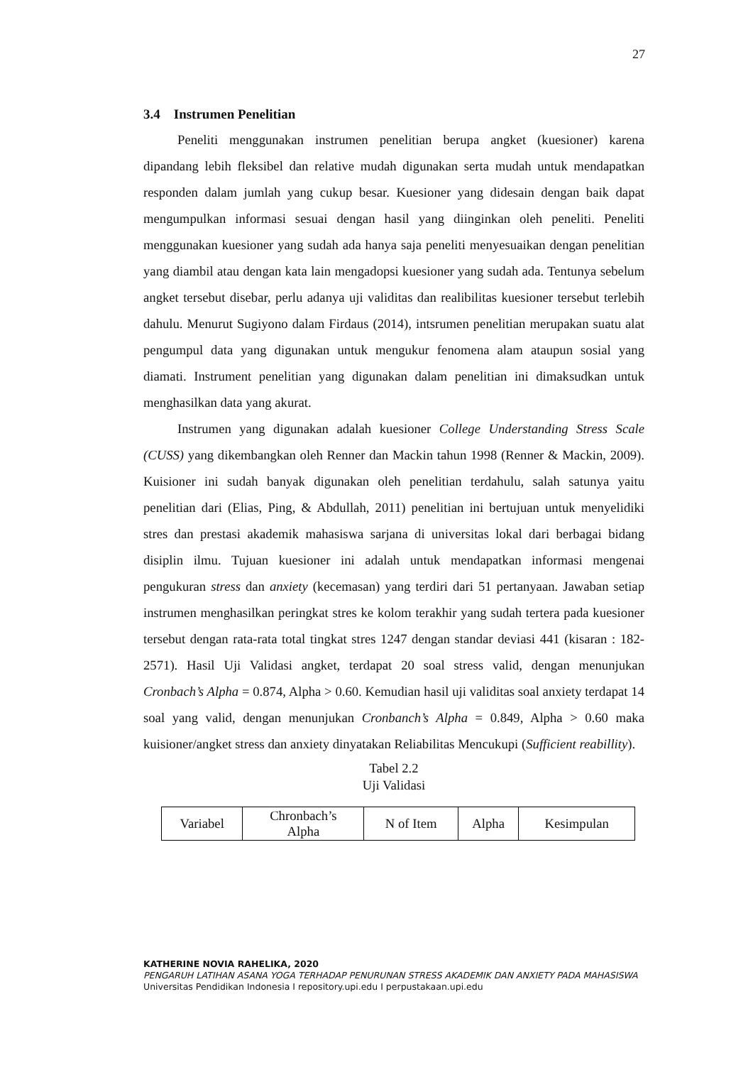27
3.4 Instrumen Penelitian
Peneliti menggunakan instrumen penelitian berupa angket (kuesioner) karena dipandang lebih fleksibel dan relative mudah digunakan serta mudah untuk mendapatkan responden dalam jumlah yang cukup besar. Kuesioner yang didesain dengan baik dapat mengumpulkan informasi sesuai dengan hasil yang diinginkan oleh peneliti. Peneliti menggunakan kuesioner yang sudah ada hanya saja peneliti menyesuaikan dengan penelitian yang diambil atau dengan kata lain mengadopsi kuesioner yang sudah ada. Tentunya sebelum angket tersebut disebar, perlu adanya uji validitas dan realibilitas kuesioner tersebut terlebih dahulu. Menurut Sugiyono dalam Firdaus (2014), intsrumen penelitian merupakan suatu alat pengumpul data yang digunakan untuk mengukur fenomena alam ataupun sosial yang diamati. Instrument penelitian yang digunakan dalam penelitian ini dimaksudkan untuk menghasilkan data yang akurat.
Instrumen yang digunakan adalah kuesioner College Understanding Stress Scale (CUSS) yang dikembangkan oleh Renner dan Mackin tahun 1998 (Renner & Mackin, 2009). Kuisioner ini sudah banyak digunakan oleh penelitian terdahulu, salah satunya yaitu penelitian dari (Elias, Ping, & Abdullah, 2011) penelitian ini bertujuan untuk menyelidiki stres dan prestasi akademik mahasiswa sarjana di universitas lokal dari berbagai bidang disiplin ilmu. Tujuan kuesioner ini adalah untuk mendapatkan informasi mengenai pengukuran stress dan anxiety (kecemasan) yang terdiri dari 51 pertanyaan. Jawaban setiap instrumen menghasilkan peringkat stres ke kolom terakhir yang sudah tertera pada kuesioner tersebut dengan rata-rata total tingkat stres 1247 dengan standar deviasi 441 (kisaran : 182-2571). Hasil Uji Validasi angket, terdapat 20 soal stress valid, dengan menunjukan Cronbach’s Alpha = 0.874, Alpha > 0.60. Kemudian hasil uji validitas soal anxiety terdapat 14 soal yang valid, dengan menunjukan Cronbanch’s Alpha = 0.849, Alpha > 0.60 maka kuisioner/angket stress dan anxiety dinyatakan Reliabilitas Mencukupi (Sufficient reabillity).
Tabel 2.2
Uji Validasi
| Variabel | Chronbach’s Alpha | N of Item | Alpha | Kesimpulan |
KATHERINE NOVIA RAHELIKA, 2020
PENGARUH LATIHAN ASANA YOGA TERHADAP PENURUNAN STRESS AKADEMIK DAN ANXIETY PADA MAHASISWA
Universitas Pendidikan Indonesia I repository.upi.edu I perpustakaan.upi.edu